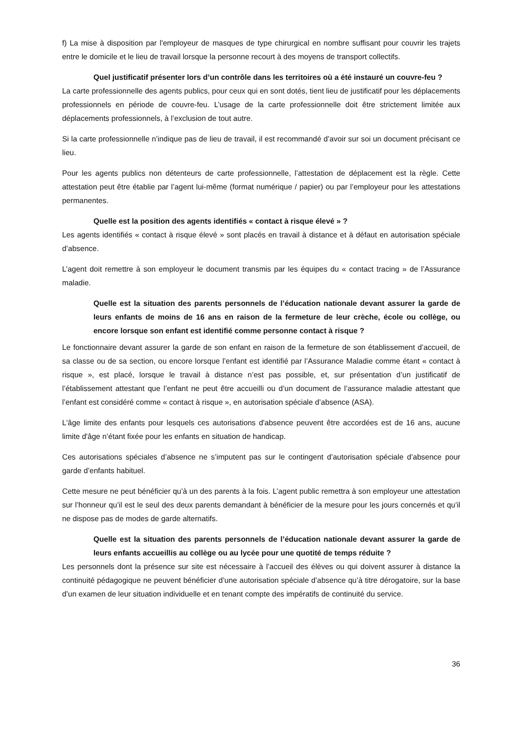f) La mise à disposition par l'employeur de masques de type chirurgical en nombre suffisant pour couvrir les trajets entre le domicile et le lieu de travail lorsque la personne recourt à des moyens de transport collectifs.
Quel justificatif présenter lors d’un contrôle dans les territoires où a été instauré un couvre-feu ?
La carte professionnelle des agents publics, pour ceux qui en sont dotés, tient lieu de justificatif pour les déplacements professionnels en période de couvre-feu. L’usage de la carte professionnelle doit être strictement limitée aux déplacements professionnels, à l’exclusion de tout autre.
Si la carte professionnelle n’indique pas de lieu de travail, il est recommandé d’avoir sur soi un document précisant ce lieu.
Pour les agents publics non détenteurs de carte professionnelle, l’attestation de déplacement est la règle. Cette attestation peut être établie par l’agent lui-même (format numérique / papier) ou par l’employeur pour les attestations permanentes.
Quelle est la position des agents identifiés « contact à risque élevé » ?
Les agents identifiés « contact à risque élevé » sont placés en travail à distance et à défaut en autorisation spéciale d’absence.
L’agent doit remettre à son employeur le document transmis par les équipes du « contact tracing » de l’Assurance maladie.
Quelle est la situation des parents personnels de l’éducation nationale devant assurer la garde de leurs enfants de moins de 16 ans en raison de la fermeture de leur crèche, école ou collège, ou encore lorsque son enfant est identifié comme personne contact à risque ?
Le fonctionnaire devant assurer la garde de son enfant en raison de la fermeture de son établissement d’accueil, de sa classe ou de sa section, ou encore lorsque l’enfant est identifié par l’Assurance Maladie comme étant « contact à risque », est placé, lorsque le travail à distance n’est pas possible, et, sur présentation d’un justificatif de l’établissement attestant que l’enfant ne peut être accueilli ou d’un document de l’assurance maladie attestant que l’enfant est considéré comme « contact à risque », en autorisation spéciale d’absence (ASA).
L'âge limite des enfants pour lesquels ces autorisations d'absence peuvent être accordées est de 16 ans, aucune limite d'âge n’étant fixée pour les enfants en situation de handicap.
Ces autorisations spéciales d’absence ne s’imputent pas sur le contingent d’autorisation spéciale d’absence pour garde d’enfants habituel.
Cette mesure ne peut bénéficier qu’à un des parents à la fois. L’agent public remettra à son employeur une attestation sur l’honneur qu’il est le seul des deux parents demandant à bénéficier de la mesure pour les jours concernés et qu’il ne dispose pas de modes de garde alternatifs.
Quelle est la situation des parents personnels de l’éducation nationale devant assurer la garde de leurs enfants accueillis au collège ou au lycée pour une quotité de temps réduite ?
Les personnels dont la présence sur site est nécessaire à l’accueil des élèves ou qui doivent assurer à distance la continuité pédagogique ne peuvent bénéficier d’une autorisation spéciale d’absence qu’à titre dérogatoire, sur la base d’un examen de leur situation individuelle et en tenant compte des impératifs de continuité du service.
36